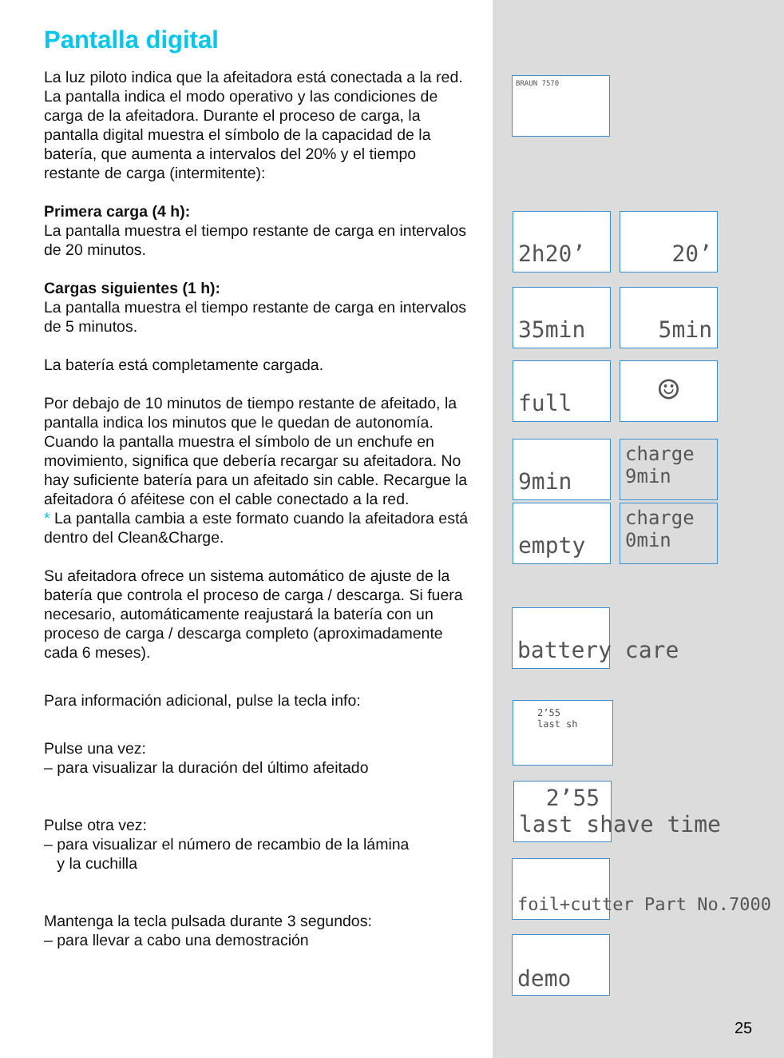Pantalla digital
La luz piloto indica que la afeitadora está conectada a la red.
La pantalla indica el modo operativo y las condiciones de carga de la afeitadora. Durante el proceso de carga, la pantalla digital muestra el símbolo de la capacidad de la batería, que aumenta a intervalos del 20% y el tiempo restante de carga (intermitente):
Primera carga (4 h):
La pantalla muestra el tiempo restante de carga en intervalos de 20 minutos.
Cargas siguientes (1 h):
La pantalla muestra el tiempo restante de carga en intervalos de 5 minutos.
La batería está completamente cargada.
Por debajo de 10 minutos de tiempo restante de afeitado, la pantalla indica los minutos que le quedan de autonomía. Cuando la pantalla muestra el símbolo de un enchufe en movimiento, significa que debería recargar su afeitadora. No hay suficiente batería para un afeitado sin cable. Recargue la afeitadora ó aféitese con el cable conectado a la red.
* La pantalla cambia a este formato cuando la afeitadora está dentro del Clean&Charge.
Su afeitadora ofrece un sistema automático de ajuste de la batería que controla el proceso de carga / descarga. Si fuera necesario, automáticamente reajustará la batería con un proceso de carga / descarga completo (aproximadamente cada 6 meses).
Para información adicional, pulse la tecla info:
Pulse una vez:
– para visualizar la duración del último afeitado
Pulse otra vez:
– para visualizar el número de recambio de la lámina
y la cuchilla
Mantenga la tecla pulsada durante 3 segundos:
– para llevar a cabo una demostración
BRAUN 7570
2h20’ 20’
35min 5min
full ☺
9min
charge
9min
empty
charge
0min
battery care
2’55
last sh
2’55
last shave time
foil+cutter Part No.7000
demo
25